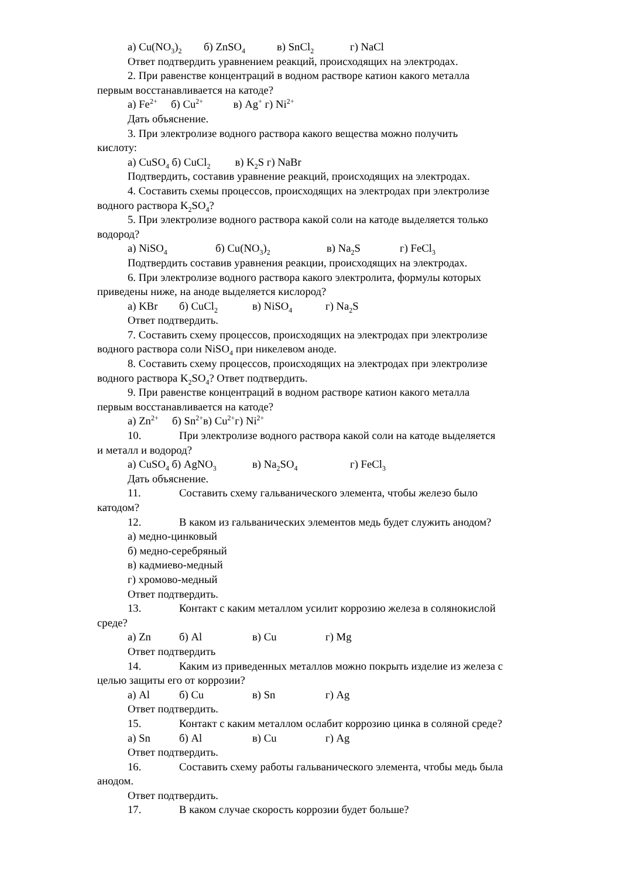а) Cu(NO<sub>3</sub>)<sub>2</sub> б) ZnSO<sub>4</sub> в) SnCl<sub>2</sub> г) NaCl
Ответ подтвердить уравнением реакций, происходящих на электродах.
2. При равенстве концентраций в водном растворе катион какого металла
первым восстанавливается на катоде?
а) Fe<sup>2+</sup> б) Cu<sup>2+</sup> в) Ag<sup>+</sup> г) Ni<sup>2+</sup>
Дать объяснение.
3. При электролизе водного раствора какого вещества можно получить
кислоту:
а) CuSO<sub>4</sub> б) CuCl<sub>2</sub> в) K<sub>2</sub>S г) NaBr
Подтвердить, составив уравнение реакций, происходящих на электродах.
4. Составить схемы процессов, происходящих на электродах при электролизе
водного раствора K<sub>2</sub>SO<sub>4</sub>?
5. При электролизе водного раствора какой соли на катоде выделяется только
водород?
а) NiSO<sub>4</sub> б) Cu(NO<sub>3</sub>)<sub>2</sub> в) Na<sub>2</sub>S г) FeCl<sub>3</sub>
Подтвердить составив уравнения реакции, происходящих на электродах.
6. При электролизе водного раствора какого электролита, формулы которых
приведены ниже, на аноде выделяется кислород?
а) KBr б) CuCl<sub>2</sub> в) NiSO<sub>4</sub> г) Na<sub>2</sub>S
Ответ подтвердить.
7. Составить схему процессов, происходящих на электродах при электролизе
водного раствора соли NiSO<sub>4</sub> при никелевом аноде.
8. Составить схему процессов, происходящих на электродах при электролизе
водного раствора K<sub>2</sub>SO<sub>4</sub>? Ответ подтвердить.
9. При равенстве концентраций в водном растворе катион какого металла
первым восстанавливается на катоде?
а) Zn<sup>2+</sup> б) Sn<sup>2+</sup>в) Cu<sup>2+</sup>г) Ni<sup>2+</sup>
10. При электролизе водного раствора какой соли на катоде выделяется
и металл и водород?
а) CuSO<sub>4</sub> б) AgNO<sub>3</sub> в) Na<sub>2</sub>SO<sub>4</sub> г) FeCl<sub>3</sub>
Дать объяснение.
11. Составить схему гальванического элемента, чтобы железо было
катодом?
12. В каком из гальванических элементов медь будет служить анодом?
а) медно-цинковый
б) медно-серебряный
в) кадмиево-медный
г) хромово-медный
Ответ подтвердить.
13. Контакт с каким металлом усилит коррозию железа в солянокислой
среде?
а) Zn б) Al в) Cu г) Mg
Ответ подтвердить
14. Каким из приведенных металлов можно покрыть изделие из железа с
целью защиты его от коррозии?
а) Al б) Cu в) Sn г) Ag
Ответ подтвердить.
15. Контакт с каким металлом ослабит коррозию цинка в соляной среде?
а) Sn б) Al в) Cu г) Ag
Ответ подтвердить.
16. Составить схему работы гальванического элемента, чтобы медь была
анодом.
Ответ подтвердить.
17. В каком случае скорость коррозии будет больше?